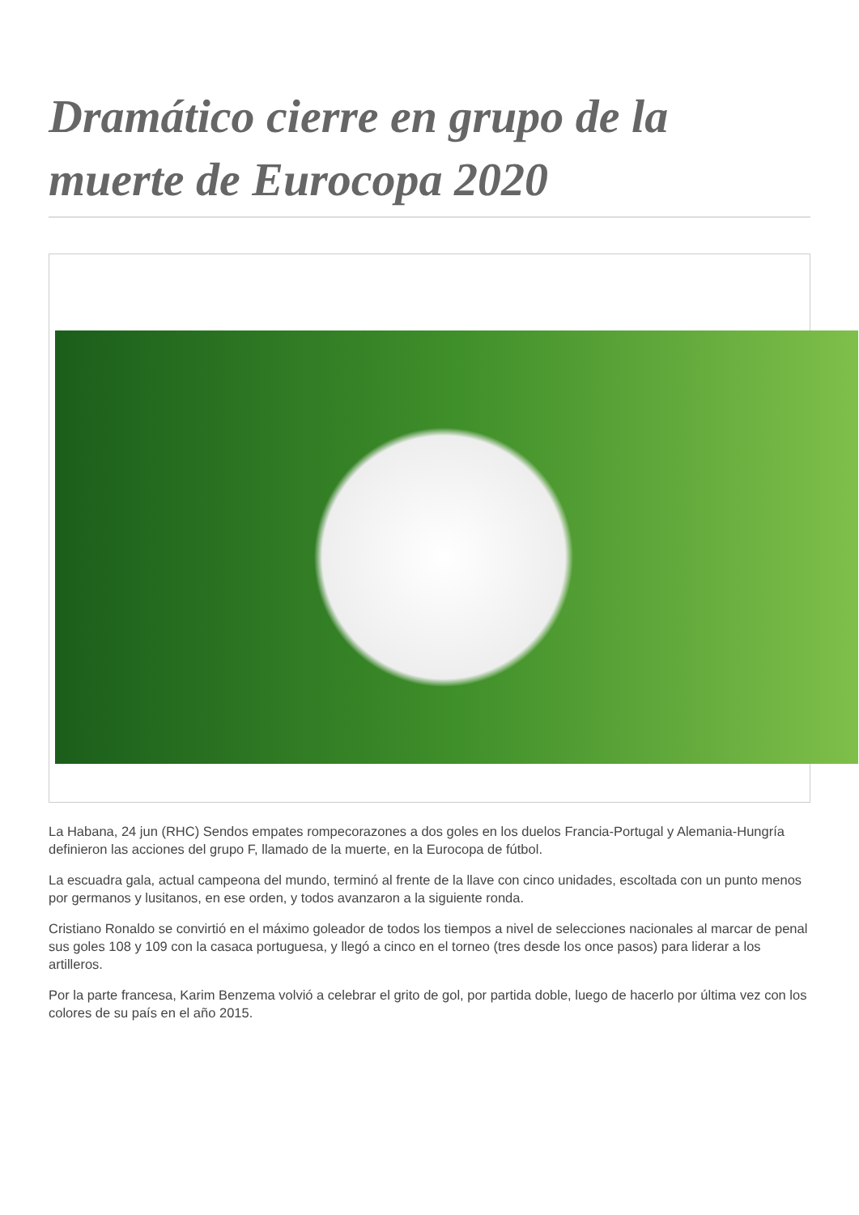Dramático cierre en grupo de la muerte de Eurocopa 2020
La Habana, 24 jun (RHC) Sendos empates rompecorazones a dos goles en los duelos Francia-Portugal y Alemania-Hungría definieron las acciones del grupo F, llamado de la muerte, en la Eurocopa de fútbol.
La escuadra gala, actual campeona del mundo, terminó al frente de la llave con cinco unidades, escoltada con un punto menos por germanos y lusitanos, en ese orden, y todos avanzaron a la siguiente ronda.
Cristiano Ronaldo se convirtió en el máximo goleador de todos los tiempos a nivel de selecciones nacionales al marcar de penal sus goles 108 y 109 con la casaca portuguesa, y llegó a cinco en el torneo (tres desde los once pasos) para liderar a los artilleros.
Por la parte francesa, Karim Benzema volvió a celebrar el grito de gol, por partida doble, luego de hacerlo por última vez con los colores de su país en el año 2015.